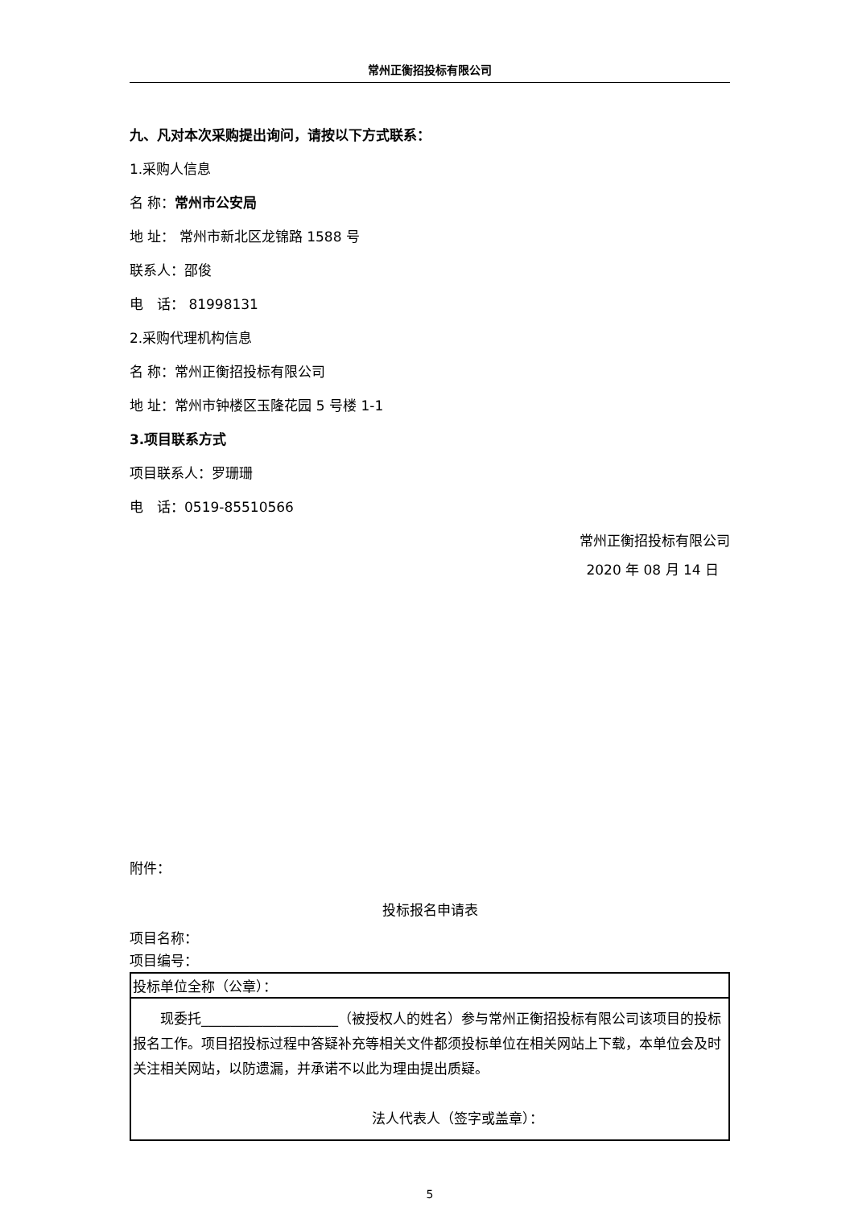常州正衡招投标有限公司
九、凡对本次采购提出询问，请按以下方式联系：
1.采购人信息
名 称：常州市公安局
地 址： 常州市新北区龙锦路 1588 号
联系人：邵俊
电　话： 81998131
2.采购代理机构信息
名 称：常州正衡招投标有限公司
地 址：常州市钟楼区玉隆花园 5 号楼 1-1
3.项目联系方式
项目联系人：罗珊珊
电　话：0519-85510566
常州正衡招投标有限公司
2020 年 08 月 14 日
附件：
投标报名申请表
项目名称：
项目编号：
| 投标单位全称（公章）： |
| 现委托____________________（被授权人的姓名）参与常州正衡招投标有限公司该项目的投标报名工作。项目招投标过程中答疑补充等相关文件都须投标单位在相关网站上下载，本单位会及时关注相关网站，以防遗漏，并承诺不以此为理由提出质疑。 法人代表人（签字或盖章）： |
5